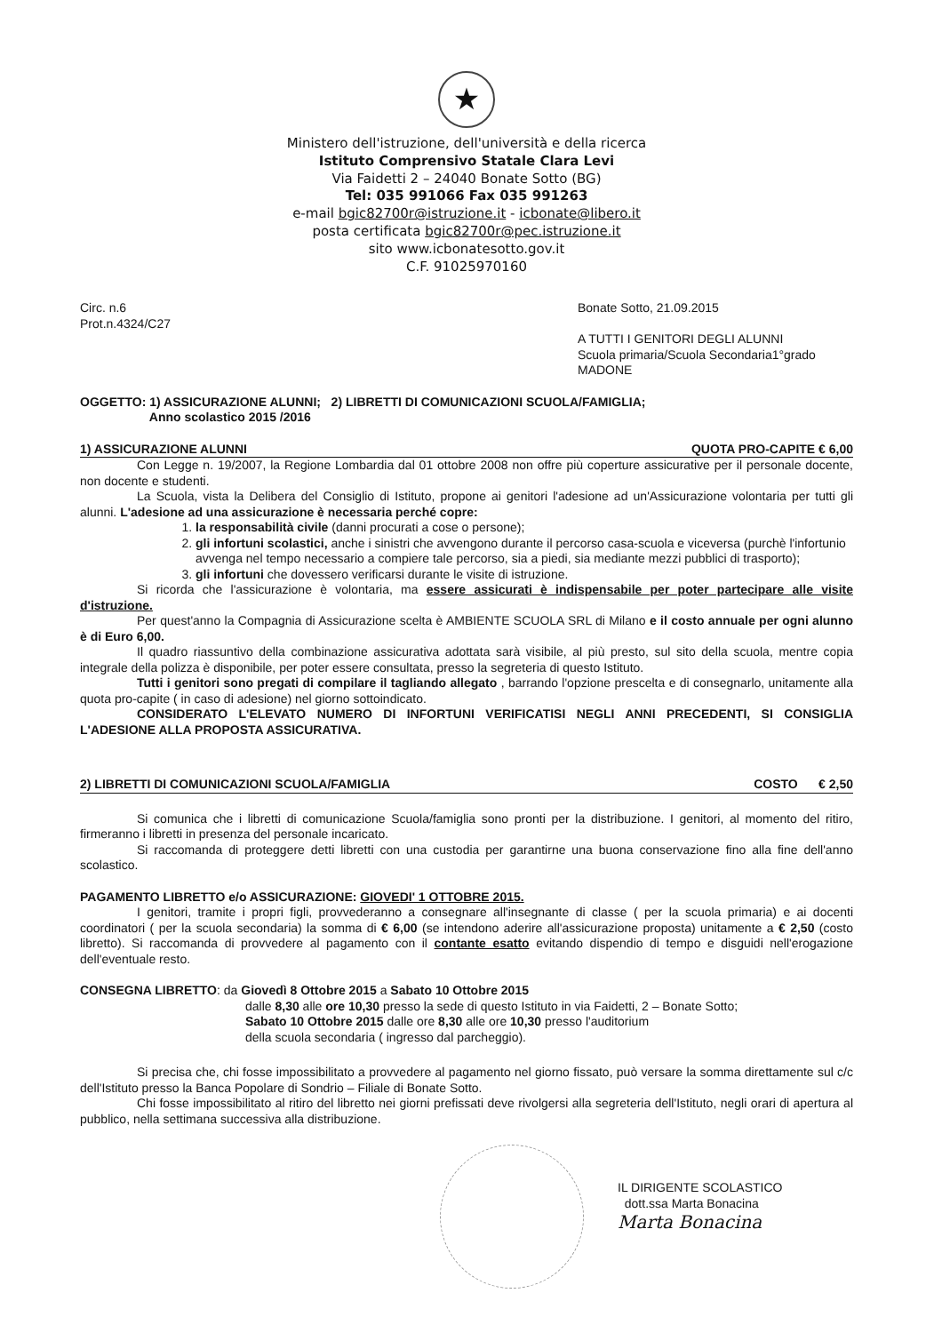★
Ministero dell'istruzione, dell'università e della ricerca
Istituto Comprensivo Statale Clara Levi
Via Faidetti 2 – 24040 Bonate Sotto (BG)
Tel: 035 991066 Fax 035 991263
e-mail bgic82700r@istruzione.it - icbonate@libero.it
posta certificata bgic82700r@pec.istruzione.it
sito www.icbonatesotto.gov.it
C.F. 91025970160
Circ. n.6
Prot.n.4324/C27
Bonate Sotto, 21.09.2015
A TUTTI I GENITORI DEGLI ALUNNI
Scuola primaria/Scuola Secondaria1°grado
MADONE
OGGETTO: 1) ASSICURAZIONE ALUNNI; 2) LIBRETTI DI COMUNICAZIONI SCUOLA/FAMIGLIA;
Anno scolastico 2015 /2016
1) ASSICURAZIONE ALUNNI QUOTA PRO-CAPITE € 6,00
Con Legge n. 19/2007, la Regione Lombardia dal 01 ottobre 2008 non offre più coperture assicurative per il personale docente, non docente e studenti.
La Scuola, vista la Delibera del Consiglio di Istituto, propone ai genitori l'adesione ad un'Assicurazione volontaria per tutti gli alunni. L'adesione ad una assicurazione è necessaria perché copre:
1. la responsabilità civile (danni procurati a cose o persone);
2. gli infortuni scolastici, anche i sinistri che avvengono durante il percorso casa-scuola e viceversa (purchè l'infortunio avvenga nel tempo necessario a compiere tale percorso, sia a piedi, sia mediante mezzi pubblici di trasporto);
3. gli infortuni che dovessero verificarsi durante le visite di istruzione.
Si ricorda che l'assicurazione è volontaria, ma essere assicurati è indispensabile per poter partecipare alle visite d'istruzione.
Per quest'anno la Compagnia di Assicurazione scelta è AMBIENTE SCUOLA SRL di Milano e il costo annuale per ogni alunno è di Euro 6,00.
Il quadro riassuntivo della combinazione assicurativa adottata sarà visibile, al più presto, sul sito della scuola, mentre copia integrale della polizza è disponibile, per poter essere consultata, presso la segreteria di questo Istituto.
Tutti i genitori sono pregati di compilare il tagliando allegato , barrando l'opzione prescelta e di consegnarlo, unitamente alla quota pro-capite ( in caso di adesione) nel giorno sottoindicato.
CONSIDERATO L'ELEVATO NUMERO DI INFORTUNI VERIFICATISI NEGLI ANNI PRECEDENTI, SI CONSIGLIA L'ADESIONE ALLA PROPOSTA ASSICURATIVA.
2) LIBRETTI DI COMUNICAZIONI SCUOLA/FAMIGLIA COSTO € 2,50
Si comunica che i libretti di comunicazione Scuola/famiglia sono pronti per la distribuzione. I genitori, al momento del ritiro, firmeranno i libretti in presenza del personale incaricato.
Si raccomanda di proteggere detti libretti con una custodia per garantirne una buona conservazione fino alla fine dell'anno scolastico.
PAGAMENTO LIBRETTO e/o ASSICURAZIONE: GIOVEDI' 1 OTTOBRE 2015.
I genitori, tramite i propri figli, provvederanno a consegnare all'insegnante di classe ( per la scuola primaria) e ai docenti coordinatori ( per la scuola secondaria) la somma di € 6,00 (se intendono aderire all'assicurazione proposta) unitamente a € 2,50 (costo libretto). Si raccomanda di provvedere al pagamento con il contante esatto evitando dispendio di tempo e disguidi nell'erogazione dell'eventuale resto.
CONSEGNA LIBRETTO: da Giovedì 8 Ottobre 2015 a Sabato 10 Ottobre 2015
dalle 8,30 alle ore 10,30 presso la sede di questo Istituto in via Faidetti, 2 – Bonate Sotto;
Sabato 10 Ottobre 2015 dalle ore 8,30 alle ore 10,30 presso l'auditorium
della scuola secondaria ( ingresso dal parcheggio).
Si precisa che, chi fosse impossibilitato a provvedere al pagamento nel giorno fissato, può versare la somma direttamente sul c/c dell'Istituto presso la Banca Popolare di Sondrio – Filiale di Bonate Sotto.
Chi fosse impossibilitato al ritiro del libretto nei giorni prefissati deve rivolgersi alla segreteria dell'Istituto, negli orari di apertura al pubblico, nella settimana successiva alla distribuzione.
IL DIRIGENTE SCOLASTICO
dott.ssa Marta Bonacina
Marta Bonacina